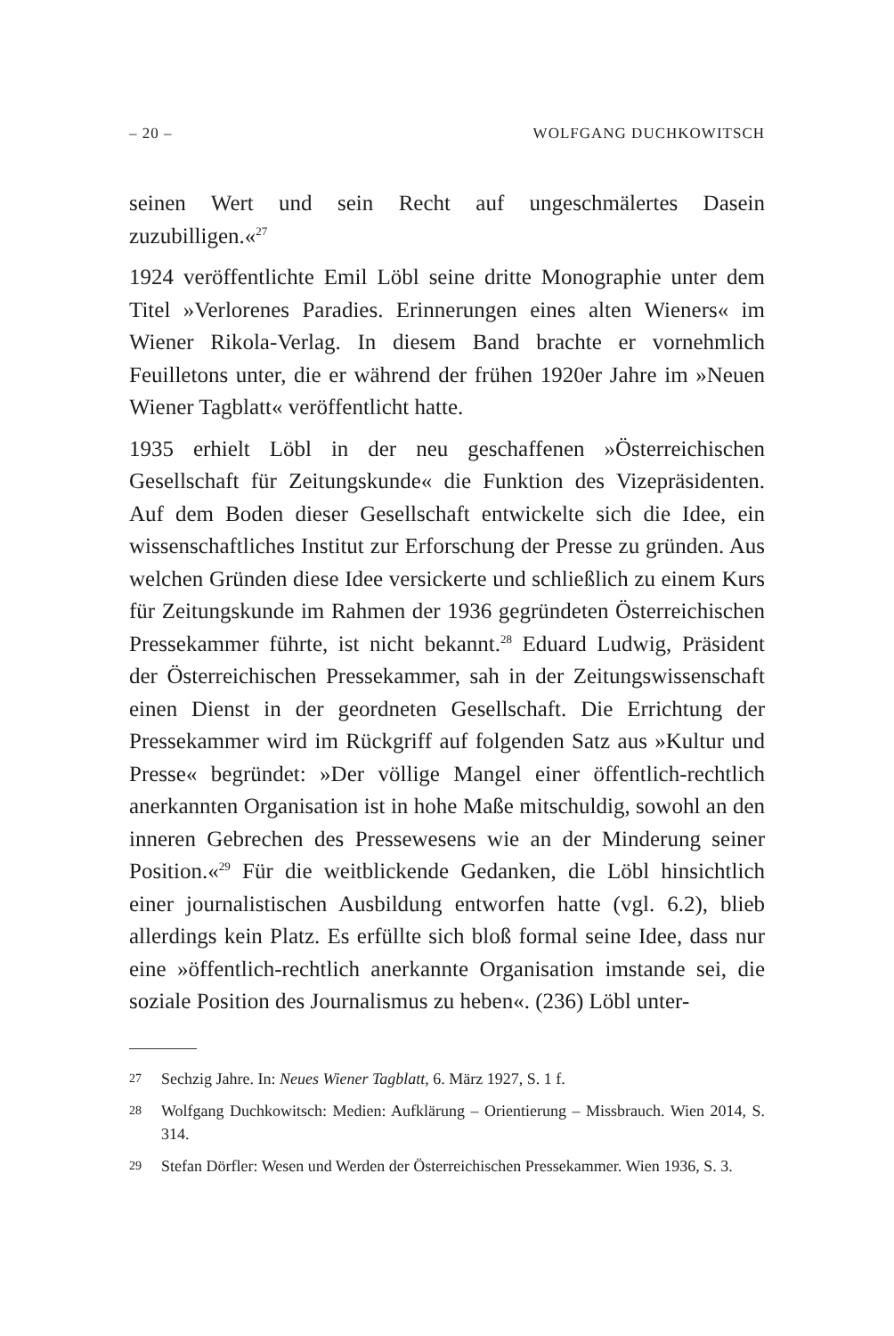– 20 – WOLFGANG DUCHKOWITSCH
seinen Wert und sein Recht auf ungeschmälertes Dasein zuzubilligen.«<sup>27</sup>
1924 veröffentlichte Emil Löbl seine dritte Monographie unter dem Titel »Verlorenes Paradies. Erinnerungen eines alten Wieners« im Wiener Rikola-Verlag. In diesem Band brachte er vornehmlich Feuilletons unter, die er während der frühen 1920er Jahre im »Neuen Wiener Tagblatt« veröffentlicht hatte.
1935 erhielt Löbl in der neu geschaffenen »Österreichischen Gesellschaft für Zeitungskunde« die Funktion des Vizepräsidenten. Auf dem Boden dieser Gesellschaft entwickelte sich die Idee, ein wissenschaftliches Institut zur Erforschung der Presse zu gründen. Aus welchen Gründen diese Idee versickerte und schließlich zu einem Kurs für Zeitungskunde im Rahmen der 1936 gegründeten Österreichischen Pressekammer führte, ist nicht bekannt.<sup>28</sup> Eduard Ludwig, Präsident der Österreichischen Pressekammer, sah in der Zeitungswissenschaft einen Dienst in der geordneten Gesellschaft. Die Errichtung der Pressekammer wird im Rückgriff auf folgenden Satz aus »Kultur und Presse« begründet: »Der völlige Mangel einer öffentlich-rechtlich anerkannten Organisation ist in hohe Maße mitschuldig, sowohl an den inneren Gebrechen des Pressewesens wie an der Minderung seiner Position.«<sup>29</sup> Für die weitblickende Gedanken, die Löbl hinsichtlich einer journalistischen Ausbildung entworfen hatte (vgl. 6.2), blieb allerdings kein Platz. Es erfüllte sich bloß formal seine Idee, dass nur eine »öffentlich-rechtlich anerkannte Organisation imstande sei, die soziale Position des Journalismus zu heben«. (236) Löbl unter-
27 Sechzig Jahre. In: Neues Wiener Tagblatt, 6. März 1927, S. 1 f.
28 Wolfgang Duchkowitsch: Medien: Aufklärung – Orientierung – Missbrauch. Wien 2014, S. 314.
29 Stefan Dörfler: Wesen und Werden der Österreichischen Pressekammer. Wien 1936, S. 3.